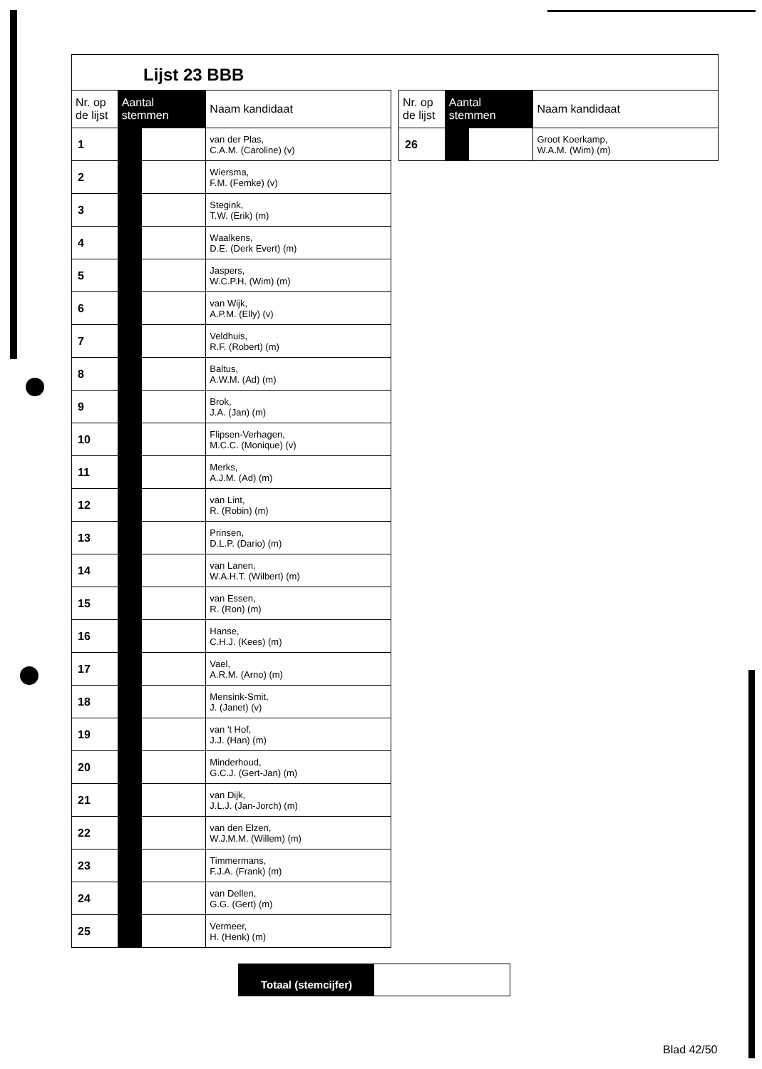Lijst 23 BBB
| Nr. op de lijst | Aantal stemmen | | Naam kandidaat |
| --- | --- | --- | --- |
| 1 | | | van der Plas, C.A.M. (Caroline) (v) |
| 2 | | | Wiersma, F.M. (Femke) (v) |
| 3 | | | Stegink, T.W. (Erik) (m) |
| 4 | | | Waalkens, D.E. (Derk Evert) (m) |
| 5 | | | Jaspers, W.C.P.H. (Wim) (m) |
| 6 | | | van Wijk, A.P.M. (Elly) (v) |
| 7 | | | Veldhuis, R.F. (Robert) (m) |
| 8 | | | Baltus, A.W.M. (Ad) (m) |
| 9 | | | Brok, J.A. (Jan) (m) |
| 10 | | | Flipsen-Verhagen, M.C.C. (Monique) (v) |
| 11 | | | Merks, A.J.M. (Ad) (m) |
| 12 | | | van Lint, R. (Robin) (m) |
| 13 | | | Prinsen, D.L.P. (Dario) (m) |
| 14 | | | van Lanen, W.A.H.T. (Wilbert) (m) |
| 15 | | | van Essen, R. (Ron) (m) |
| 16 | | | Hanse, C.H.J. (Kees) (m) |
| 17 | | | Vael, A.R.M. (Arno) (m) |
| 18 | | | Mensink-Smit, J. (Janet) (v) |
| 19 | | | van 't Hof, J.J. (Han) (m) |
| 20 | | | Minderhoud, G.C.J. (Gert-Jan) (m) |
| 21 | | | van Dijk, J.L.J. (Jan-Jorch) (m) |
| 22 | | | van den Elzen, W.J.M.M. (Willem) (m) |
| 23 | | | Timmermans, F.J.A. (Frank) (m) |
| 24 | | | van Dellen, G.G. (Gert) (m) |
| 25 | | | Vermeer, H. (Henk) (m) |
| Nr. op de lijst | Aantal stemmen | | Naam kandidaat |
| --- | --- | --- | --- |
| 26 | | | Groot Koerkamp, W.A.M. (Wim) (m) |
Totaal (stemcijfer)
Blad 42/50